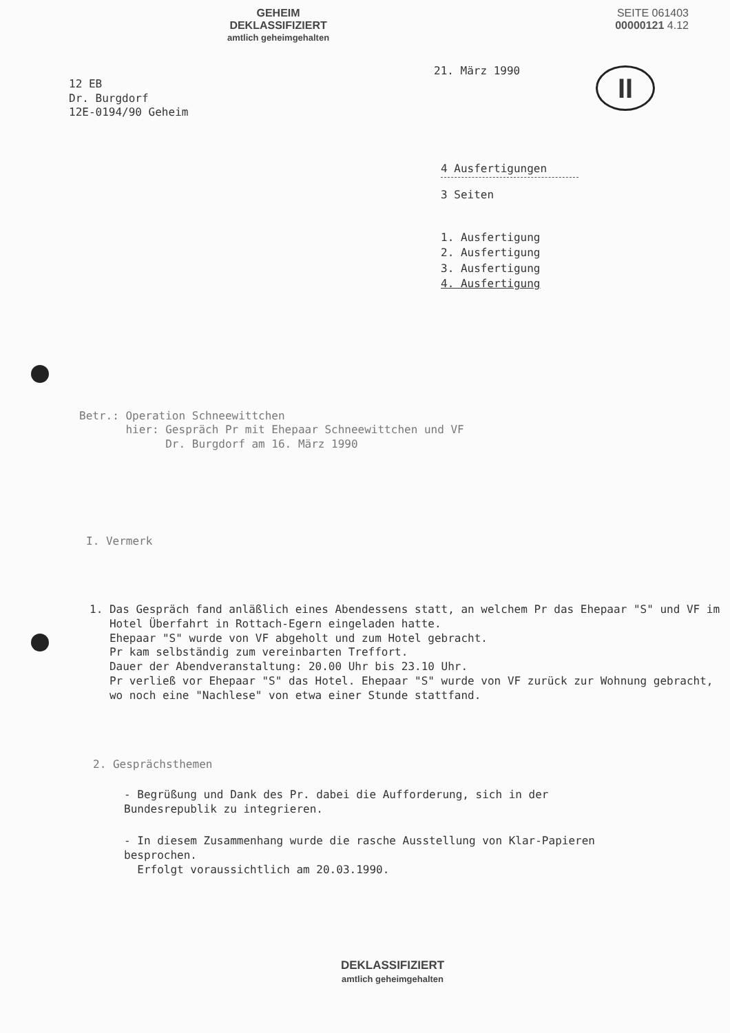GEHEIM
DEKLASSIFIZIERT
amtlich geheimgehalten
SEITE 061403
00000121 4.12
21. März 1990
II
12 EB
Dr. Burgdorf
12E-0194/90 Geheim
4 Ausfertigungen
3 Seiten
1. Ausfertigung
2. Ausfertigung
3. Ausfertigung
4. Ausfertigung
Betr.: Operation Schneewittchen
hier: Gespräch Pr mit Ehepaar Schneewittchen und VF
Dr. Burgdorf am 16. März 1990
I. Vermerk
1. Das Gespräch fand anläßlich eines Abendessens statt, an welchem Pr das Ehepaar "S" und VF im Hotel Überfahrt in Rottach-Egern eingeladen hatte.
Ehepaar "S" wurde von VF abgeholt und zum Hotel gebracht.
Pr kam selbständig zum vereinbarten Treffort.
Dauer der Abendveranstaltung: 20.00 Uhr bis 23.10 Uhr.
Pr verließ vor Ehepaar "S" das Hotel. Ehepaar "S" wurde von VF zurück zur Wohnung gebracht, wo noch eine "Nachlese" von etwa einer Stunde stattfand.
2. Gesprächsthemen
- Begrüßung und Dank des Pr. dabei die Aufforderung, sich in der Bundesrepublik zu integrieren.
- In diesem Zusammenhang wurde die rasche Ausstellung von Klar-Papieren besprochen.
Erfolgt voraussichtlich am 20.03.1990.
DEKLASSIFIZIERT
amtlich geheimgehalten